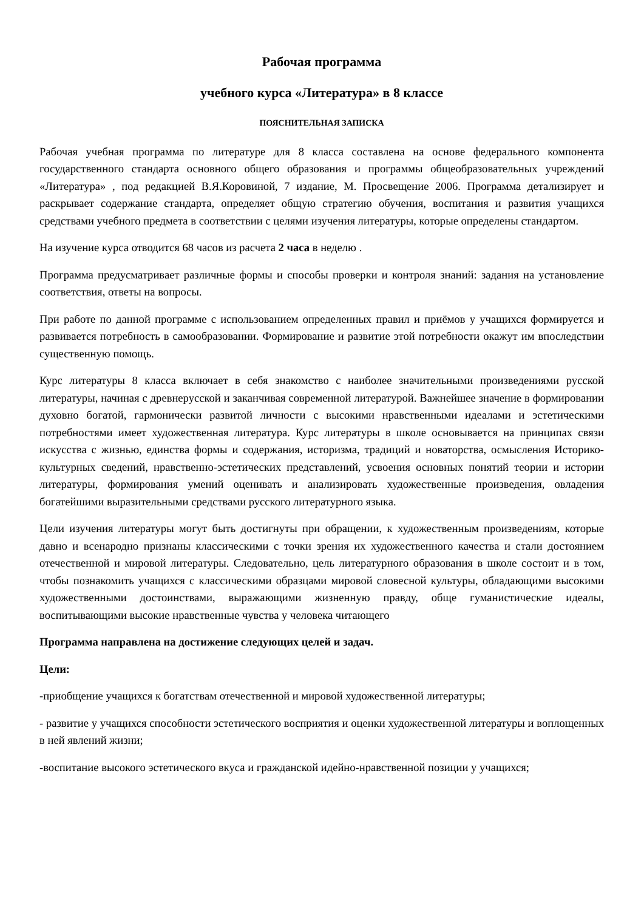Рабочая программа
учебного курса «Литература» в 8 классе
ПОЯСНИТЕЛЬНАЯ ЗАПИСКА
Рабочая учебная программа по литературе для 8 класса составлена на основе федерального компонента государственного стандарта основного общего образования и программы общеобразовательных учреждений «Литература» , под редакцией В.Я.Коровиной, 7 издание, М. Просвещение 2006. Программа детализирует и раскрывает содержание стандарта, определяет общую стратегию обучения, воспитания и развития учащихся средствами учебного предмета в соответствии с целями изучения литературы, которые определены стандартом.
На изучение курса отводится 68 часов из расчета 2 часа в неделю .
Программа предусматривает различные формы и способы проверки и контроля знаний: задания на установление соответствия, ответы на вопросы.
При работе по данной программе с использованием определенных правил и приёмов у учащихся формируется и развивается потребность в самообразовании. Формирование и развитие этой потребности окажут им впоследствии существенную помощь.
Курс литературы 8 класса включает в себя знакомство с наиболее значительными произведениями русской литературы, начиная с древнерусской и заканчивая современной литературой. Важнейшее значение в формировании духовно богатой, гармонически развитой личности с высокими нравственными идеалами и эстетическими потребностями имеет художественная литература. Курс литературы в школе основывается на принципах связи искусства с жизнью, единства формы и содержания, историзма, традиций и новаторства, осмысления Историко-культурных сведений, нравственно-эстетических представлений, усвоения основных понятий теории и истории литературы, формирования умений оценивать и анализировать художественные произведения, овладения богатейшими выразительными средствами русского литературного языка.
Цели изучения литературы могут быть достигнуты при обращении, к художественным произведениям, которые давно и всенародно признаны классическими с точки зрения их художественного качества и стали достоянием отечественной и мировой литературы. Следовательно, цель литературного образования в школе состоит и в том, чтобы познакомить учащихся с классическими образцами мировой словесной культуры, обладающими высокими художественными достоинствами, выражающими жизненную правду, обще гуманистические идеалы, воспитывающими высокие нравственные чувства у человека читающего
Программа направлена на достижение следующих целей и задач.
Цели:
-приобщение учащихся к богатствам отечественной и мировой художественной литературы;
- развитие у учащихся способности эстетического восприятия и оценки художественной литературы и воплощенных в ней явлений жизни;
-воспитание высокого эстетического вкуса и гражданской идейно-нравственной позиции у учащихся;